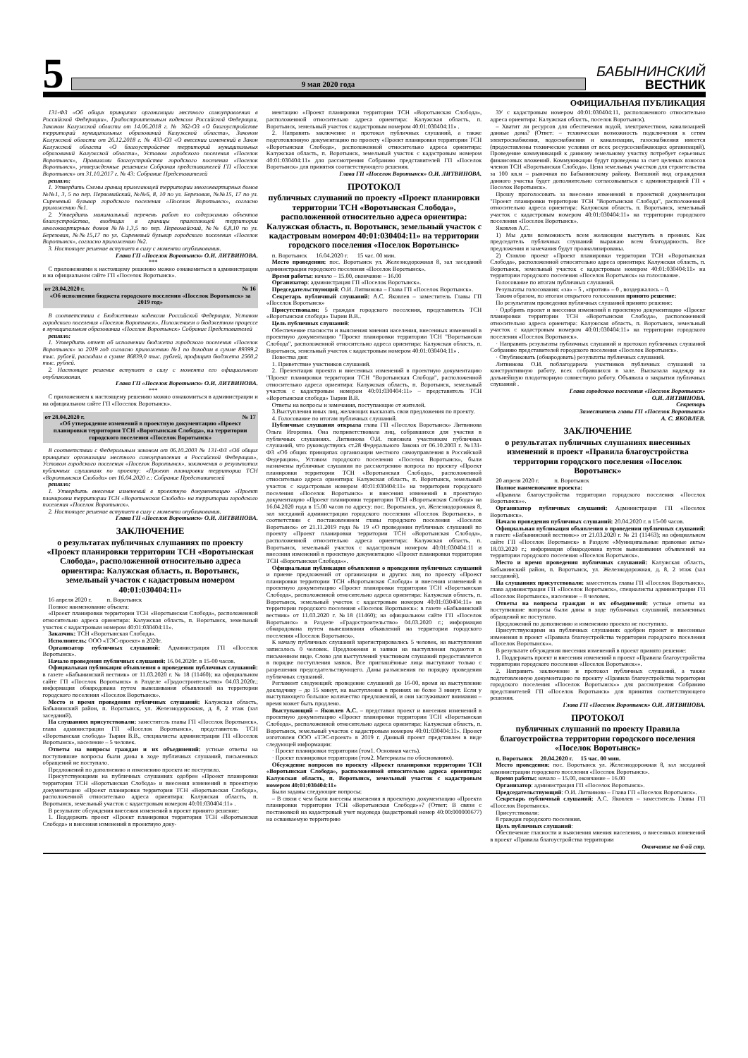5
9 мая 2020 года
БАБЫНИНСКИЙ
ВЕСТНИК
ОФИЦИАЛЬНАЯ ПУБЛИКАЦИЯ
131-ФЗ «Об общих принципах организации местного самоуправления в Российской Федерации», Градостроительным кодексом Российской Федерации, Законом Калужской области от 14.06.2018 г. № 362-ОЗ «О благоустройстве территорий муниципальных образований Калужской области», Законом Калужской области от 26.12.2018 г. № 433-ОЗ «О внесении изменений в Закон Калужской области «О благоустройстве территорий муниципальных образований Калужской области», Уставом городского поселения «Поселок Воротынск», Правилами благоустройства городского поселения «Поселок Воротынск», утвержденные решением Собрания представителей ГП «Поселок Воротынск» от 31.10.2017 г. № 43: Собрание Представителей
решило:
1. Утвердить Схемы границ прилегающей территории многоквартирных домов №№1, 3, 5 по пер. Первомайский, №№6, 8, 10 по ул. Березовая, №№15, 17 по ул. Сиреневый бульвар городского поселения «Поселок Воротынск», согласно рриложению №1.
2. Утвердить минимальный перечень работ по содержанию объектов благоустройства, входящих в границы прилегающей территории многоквартирных домов №№1,3,5 по пер. Первомайский, №№ 6,8,10 по ул. Березовая, №№15,17 по ул. Сиреневый бульвар городского поселения «Поселок Воротынск», согласно приложению №2.
3. Настоящее решение вступает в силу с момента опубликования.
Глава ГП «Поселок Воротынск» О.И. ЛИТВИНОВА.
***
С приложениями к настоящему решению можно ознакомиться в администрации и на официальном сайте ГП «Поселок Воротынск».
от 28.04.2020 г. № 16
«Об исполнении бюджета городского поселения «Поселок Воротынск» за 2019 год»
В соответствии с Бюджетным кодексом Российской Федерации, Уставом городского поселения «Поселок Воротынск», Положением о бюджетном процессе в муниципальном образовании «Поселок Воротынск» Собрание Представителей
решило:
1. Утвердить отчет об исполнении бюджета городского поселения «Поселок Воротынск» за 2019 год согласно приложению №1 по доходам в сумме 89399,2 тыс. рублей, расходам в сумме 86839,0 тыс. рублей, профицит бюджета 2560,2 тыс. рублей.
2. Настоящее решение вступает в силу с момента его официального опубликования.
Глава ГП «Поселок Воротынск» О.И. ЛИТВИНОВА.
***
С приложением к настоящему решению можно ознакомиться в администрации и на официальном сайте ГП «Поселок Воротынск».
от 28.04.2020 г. № 17
«Об утверждение изменений в проектную документацию «Проект планировки территории ТСН «Воротынская Слобода», на территории городского поселения «Поселок Воротынск»
В соответствии с Федеральным законом от 06.10.2003 № 131-ФЗ «Об общих принципах организации местного самоуправления в Российской Федерации», Уставом городского поселения «Поселок Воротынск», заключения о результатах публичных слушаниях по проекту: «Проект планировки территории ТСН «Воротынская Слобода» от 16.04.2020 г.: Собрание Представителей
решило:
1. Утвердить внесение изменений в проектную документацию «Проект планировки территории ТСН «Воротынская Слобода» на территории городского поселения «Поселок Воротынск».
2. Настоящее решение вступает в силу с момента опубликования.
Глава ГП «Поселок Воротынск» О.И. ЛИТВИНОВА.
ЗАКЛЮЧЕНИЕ
о результатах публичных слушаниях по проекту «Проект планировки территории ТСН «Воротынская Слобода», расположенной относительно адреса ориентира: Калужская область, п. Воротынск, земельный участок с кадастровым номером 40:01:030404:11»
16 апреля 2020 г. п. Воротынск
Полное наименование объекта:
«Проект планировки территории ТСН «Воротынская Слобода», расположенной относительно адреса ориентира: Калужская область, п. Воротынск, земельный участок с кадастровым номером 40:01:030404:11».
Заказчик: ТСН «Воротынская Слобода».
Исполнитель: ООО «ТЭС-проект» в 2020г.
Организатор публичных слушаний: Администрация ГП «Поселок Воротынск».
Начало проведения публичных слушаний: 16.04.2020г. в 15-00 часов.
Официальная публикация объявления о проведении публичных слушаний: в газете «Бабынинский вестник» от 11.03.2020 г. № 18 (11460); на официальном сайте ГП «Поселок Воротынск» в Разделе «Градостроительство» 04.03.2020г.; информация обнародована путем вывешивания объявлений на территории городского поселения «Поселок Воротынск».
Место и время проведения публичных слушаний: Калужская область, Бабынинский район, п. Воротынск, ул. Железнодорожная, д. 8, 2 этаж (зал заседаний).
На слушаниях присутствовали: заместитель главы ГП «Поселок Воротынск», глава администрации ГП «Поселок Воротынск», представитель ТСН «Воротынская слобода» Тырин В.В., специалисты администрации ГП «Поселок Воротынск», население – 5 человек.
Ответы на вопросы граждан и их объединений: устные ответы на поступившие вопросы были даны в ходе публичных слушаний, письменных обращений не поступало.
Предложений по дополнению и изменению проекта не поступило.
Присутствующими на публичных слушаниях одобрен «Проект планировки территории ТСН «Воротынская Слобода» и внесения изменений в проектную документацию «Проект планировки территории ТСН «Воротынская Слобода», расположенной относительно адреса ориентира: Калужская область, п. Воротынск, земельный участок с кадастровым номером 40:01:030404:11» .
В результате обсуждения внесения изменений в проект принято решение:
1. Поддержать проект «Проект планировки территории ТСН «Воротынская Слобода» и внесения изменений в проектную доку-
ментацию «Проект планировки территории ТСН «Воротынская Слобода», расположенной относительно адреса ориентира: Калужская область, п. Воротынск, земельный участок с кадастровым номером 40:01:030404:11» .
2. Направить заключение и протокол публичных слушаний, а также подготовленную документацию по проекту «Проект планировки территории ТСН «Воротынская Слобода», расположенной относительно адреса ориентира: Калужская область, п. Воротынск, земельный участок с кадастровым номером 40:01:030404:11» для рассмотрения Собранию представителей ГП «Поселок Воротынск» для принятия соответствующего решения.
Глава ГП «Поселок Воротынск» О.И. ЛИТВИНОВА.
ПРОТОКОЛ
публичных слушаний по проекту «Проект планировки территории ТСН «Воротынская Слобода», расположенной относительно адреса ориентира: Калужская область, п. Воротынск, земельный участок с кадастровым номером 40:01:030404:11» на территории городского поселения «Поселок Воротынск»
п. Воротынск 16.04.2020 г. 15 час. 00 мин.
Место проведения: пос. Воротынск ул. Железнодорожная 8, зал заседаний администрации городского поселения «Поселок Воротынск».
Время работы: начало – 15.00, окончание – 16.00
Организатор: администрация ГП «Поселок Воротынск».
Председательствующий: О.И. Литвинова – Глава ГП «Поселок Воротынск».
Секретарь публичный слушаний: А.С. Яковлев – заместитель Главы ГП «Поселок Воротынск»
Присутствовали: 5 граждан городского поселения, представитель ТСН «Воротынская слобода» Тырин В.В..
Цель публичных слушаний:
Обеспечение гласности и выяснения мнения населения, внесенных изменений в проектную документацию "Проект планировки территории ТСН "Воротынская Слобода", расположенной относительно адреса ориентира: Калужская область, п. Воротынск, земельный участок с кадастровым номером 40:01:030404:11» .
Повестка дня:
1. Приветствие участников слушаний.
2. Презентация проекта и внесенных изменений в проектную документацию "Проект планировки территории ТСН "Воротынская Слобода", расположенной относительно адреса ориентира: Калужская область, п. Воротынск, земельный участок с кадастровым номером 40:01:030404:11» – представитель ТСН «Воротынская слобода» Тырин В.В.
Ответы на вопросы и замечания, поступающие от жителей.
3.Выступления иных лиц, желающих высказать свои предложения по проекту.
4. Голосование по итогам публичных слушаний.
Публичные слушания открыла глава ГП «Поселок Воротынск» Литвинова Ольга Игоревна. Она поприветствовала лиц, собравшихся для участия в публичных слушаниях. Литвинова О.И. пояснила участникам публичных слушаний, что руководствуясь ст.28 Федерального Закона от 06.10.2003 г. №131-ФЗ «Об общих принципах организации местного самоуправления в Российской Федерации», Уставом городского поселения «Поселок Воротынск», были назначены публичные слушания по рассмотрению вопроса по проекту «Проект планировки территории ТСН «Воротынская Слобода», расположенной относительно адреса ориентира: Калужская область, п. Воротынск, земельный участок с кадастровым номером 40:01:030404:11» на территории городского поселения «Поселок Воротынск» и внесения изменений в проектную документацию «Проект планировки территории ТСН «Воротынская Слобода» на 16.04.2020 года в 15.00 часов по адресу: пос. Воротынск, ул. Железнодорожная 8, зал заседаний администрации городского поселения «Поселок Воротынск», в соответствии с постановлением главы городского поселения «Поселок Воротынск» от 21.11.2019 года № 19 «О проведении публичных слушаний по проекту «Проект планировки территории ТСН «Воротынская Слобода», расположенной относительно адреса ориентира: Калужская область, п. Воротынск, земельный участок с кадастровым номером 40:01:030404:11 и внесения изменений в проектную документацию «Проект планировки территории ТСН «Воротынская Слобода»».
Официальная публикация объявления о проведении публичных слушаний и приеме предложений от организации и других лиц по проекту «Проект планировки территории ТСН «Воротынская Слобода» и внесения изменений в проектную документацию «Проект планировки территории ТСН «Воротынская Слобода», расположенной относительно адреса ориентира: Калужская область, п. Воротынск, земельный участок с кадастровым номером 40:01:030404:11» на территории городского поселения «Поселок Воротынск»: в газете «Бабынинский вестник» от 11.03.2020 г. №18 (11460); на официальном сайте ГП «Поселок Воротынск» в Разделе «Градостроительство» 04.03.2020 г.; информация обнародована путем вывешивания объявлений на территории городского поселения «Поселок Воротынск».
К началу публичных слушаний зарегистрировались 5 человек, на выступления записалось 0 человек. Предложения и заявки на выступления подаются в письменном виде. Слово для выступлений участникам слушаний предоставляется в порядке поступления заявок. Все приглашённые лица выступают только с разрешения председательствующего. Даны разъяснения по порядку проведения публичных слушаний.
Регламент следующий: проведение слушаний до 16-00, время на выступление докладчику – до 15 минут, на выступления в прениях не более 3 минут. Если у выступающего большое количество предложений, и они заслуживают внимания – время может быть продлено.
Выступающий – Яковлев А.С. – представил проект и внесения изменений в проектную документацию «Проект планировки территории ТСН «Воротынская Слобода», расположенной относительно адреса ориентира: Калужская область, п. Воротынск, земельный участок с кадастровым номером 40:01:030404:11». Проект изготовлен ООО «ТЭС-проект» в 2019 г. Данный проект представлен в виде следующей информации:
· Проект планировки территории (том1. Основная часть).
· Проект планировки территории (том2. Материалы по обоснованию).
Обсуждение вопросов по проекту «Проект планировки территории ТСН «Воротынская Слобода», расположенной относительно адреса ориентира: Калужская область, п. Воротынск, земельный участок с кадастровым номером 40:01:030404:11»
Были заданы следующие вопросы:
– В связи с чем были внесены изменения в проектную документацию «Проекта планировки территории ТСН «Воротынская Слобода»»? (Ответ: В связи с постановкой на кадастровый учет водовода (кадастровый номер 40:00:000000677) на осваиваемую территорию
ЗУ с кадастровым номером 40:01:030404:11, расположенного относительно адреса ориентира: Калужская область, поселок Воротынск).
– Хватит ли ресурсов для обеспечения водой, электричеством, канализацией данные дома? (Ответ: – техническая возможность подключения к сетям электроснабжения, водоснабжения и канализации, газоснабжения имеется (предоставлены технические условия от всех ресурсоснабжающих организаций). Проведение коммуникаций к данному земельному участку потребует серьезных финансовых вложений. Коммуникации будут проведены за счет целевых взносов членов ТСН «Воротынская Слобода». Цена земельных участков для строительства за 100 кв.м – рыночная по Бабынинскому району. Внешний вид ограждения данного участка будет дополнительно согласовываться с администрацией ГП « Поселок Воротынск».
Прошу проголосовать за внесение изменений в проектной документации "Проект планировки территории ТСН "Воротынская Слобода", расположенной относительно адреса ориентира: Калужская область, п. Воротынск, земельный участок с кадастровым номером 40:01:030404:11» на территории городского поселения «Поселок Воротынск».
Яковлев А.С.
1) Мы дали возможность всем желающим выступить в прениях. Как председатель публичных слушаний выражаю всем благодарность. Все предложения и замечания будут проанализированы.
2) Ставлю проект «Проект планировки территории ТСН «Воротынская Слобода», расположенной относительно адреса ориентира: Калужская область, п. Воротынск, земельный участок с кадастровым номером 40:01:030404:11» на территории городского поселения «Поселок Воротынск» на голосование.
Голосование по итогам публичных слушаний.
Результаты голосования: «за» – 5 , «против» – 0 , воздержалось – 0.
Таким образом, по итогам открытого голосования принято решение:
По результатам проведения публичных слушаний принято решение:
· Одобрить проект и внесения изменений в проектную документацию «Проект планировки территории ТСН «Воротынская Слобода», расположенной относительно адреса ориентира: Калужская область, п. Воротынск, земельный участок с кадастровым номером 40:01:030404:11» на территории городского поселения «Поселок Воротынск».
· Направить результаты публичных слушаний и протокол публичных слушаний Собранию представителей городского поселения «Поселок Воротынск».
· Опубликовать (обнародовать) результаты публичных слушаний.
Литвинова О.И. поблагодарила участников публичных слушаний за конструктивную работу, всех собравшихся в зале. Высказала надежду на дальнейшую плодотворную совместную работу. Объявила о закрытии публичных слушаний .
Глава городского поселения «Поселок Воротынск»
О.И. ЛИТВИНОВА.
Секретарь
Заместитель главы ГП «Поселок Воротынск»
А. С. ЯКОВЛЕВ.
ЗАКЛЮЧЕНИЕ
о результатах публичных слушаниях внесенных изменений в проект «Правила благоустройства территории городского поселения «Поселок Воротынск»
20 апреля 2020 г. п. Воротынск
Полное наименование проекта:
«Правила благоустройства территории городского поселения «Поселок Воротынск»».
Организатор публичных слушаний: Администрация ГП «Поселок Воротынск».
Начало проведения публичных слушаний: 20.04.2020 г. в 15-00 часов.
Официальная публикация объявления о проведении публичных слушаний: в газете «Бабынинский вестник»» от 21.03.2020 г. № 21 (11463); на официальном сайте ГП «Поселок Воротынск» в Разделе «Муниципальные правовые акты» 18.03.2020 г.; информация обнародована путем вывешивания объявлений на территории городского поселения «Поселок Воротынск».
Место и время проведения публичных слушаний: Калужская область, Бабынинский район, п. Воротынск, ул. Железнодорожная, д. 8, 2 этаж (зал заседаний).
На слушаниях присутствовали: заместитель главы ГП «Поселок Воротынск», глава администрации ГП «Поселок Воротынск», специалисты администрации ГП «Поселок Воротынск», население – 8 человек.
Ответы на вопросы граждан и их объединений: устные ответы на поступившие вопросы были даны в ходе публичных слушаний, письменных обращений не поступало.
Предложений по дополнению и изменению проекта не поступило.
Присутствующими на публичных слушаниях одобрен проект и внесенные изменения в проект «Правила благоустройства территории городского поселения «Поселок Воротынск»».
В результате обсуждения внесения изменений в проект принято решение:
1. Поддержать проект и внесения изменений в проект «Правила благоустройства территории городского поселения «Поселок Воротынск»».
2. Направить заключение и протокол публичных слушаний, а также подготовленную документацию по проекту «Правила благоустройства территории городского поселения «Поселок Воротынск»» для рассмотрения Собранию представителей ГП «Поселок Воротынск» для принятия соответствующего решения.
Глава ГП «Поселок Воротынск» О.И. ЛИТВИНОВА.
ПРОТОКОЛ
публичных слушаний по проекту Правила благоустройства территории городского поселения «Поселок Воротынск»
п. Воротынск 20.04.2020 г. 15 час. 00 мин.
Место проведения: пос. Воротынск ул. Железнодорожная 8, зал заседаний администрации городского поселения «Поселок Воротынск».
Время работы: начало – 15.00, окончание – 16.00
Организатор: администрация ГП «Поселок Воротынск».
Председательствующий: О.И. Литвинова – Глава ГП «Поселок Воротынск».
Секретарь публичный слушаний: А.С. Яковлев – заместитель Главы ГП «Поселок Воротынск».
Присутствовали:
8 граждан городского поселения.
Цель публичных слушаний:
Обеспечение гласности и выяснения мнения населения, о внесенных изменений в проект «Правила благоустройства территории
Окончание на 6-ой стр.